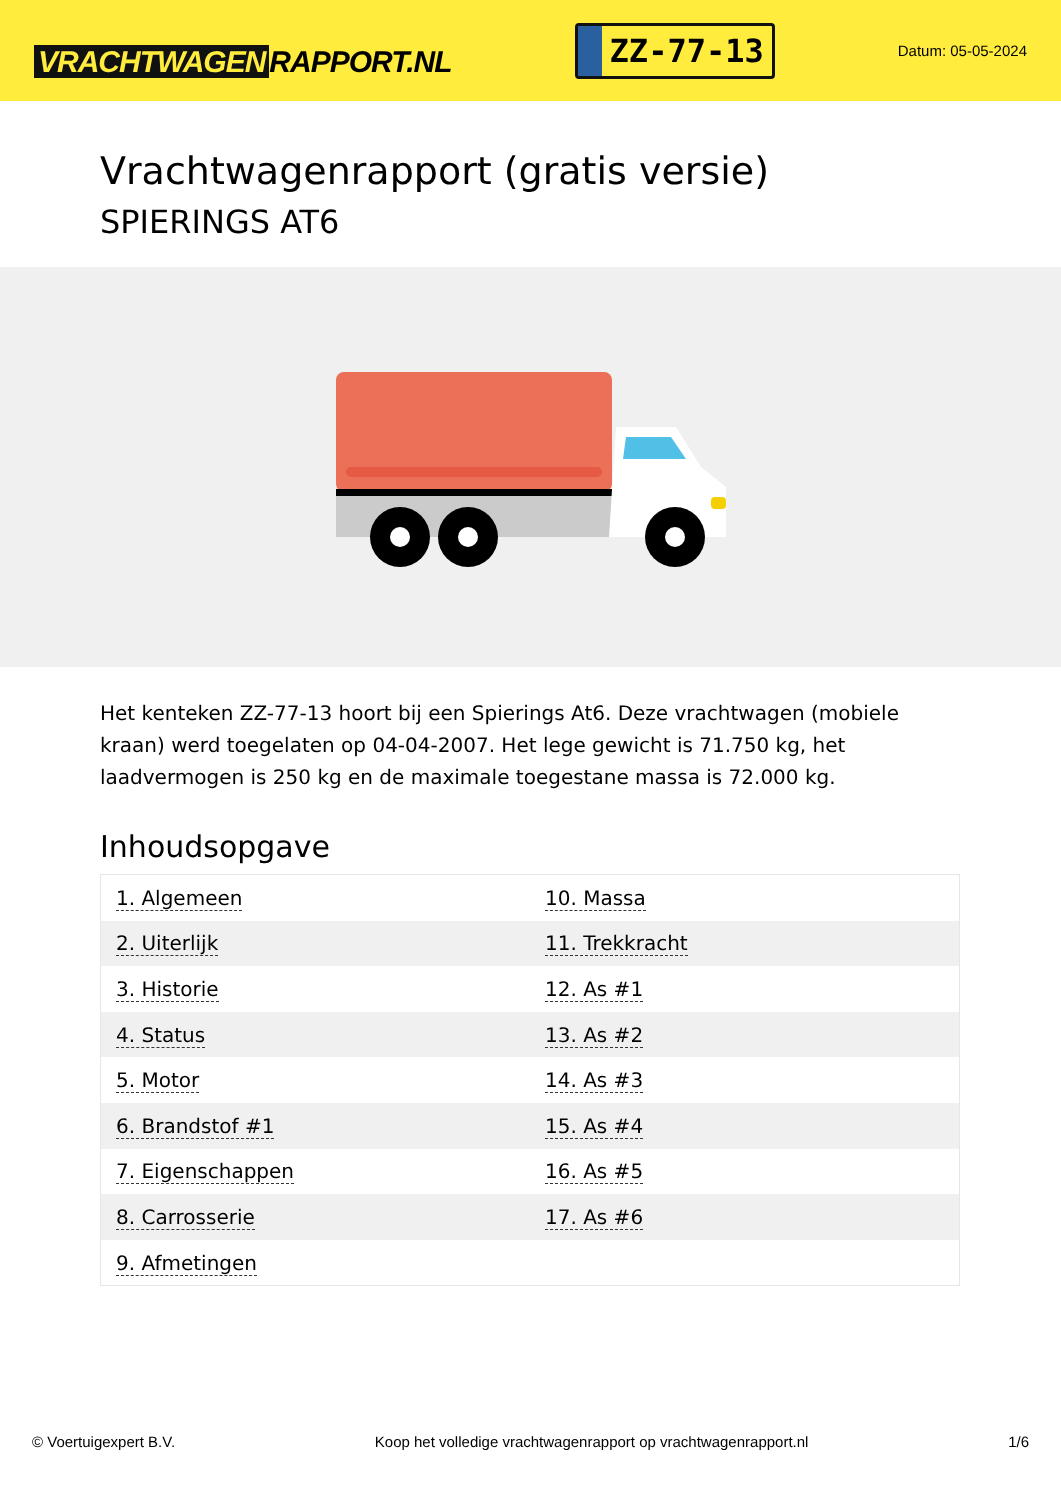VRACHTWAGEN RAPPORT.NL
ZZ-77-13
Datum: 05-05-2024
Vrachtwagenrapport (gratis versie)
SPIERINGS AT6
Het kenteken ZZ-77-13 hoort bij een Spierings At6. Deze vrachtwagen (mobiele kraan) werd toegelaten op 04-04-2007. Het lege gewicht is 71.750 kg, het laadvermogen is 250 kg en de maximale toegestane massa is 72.000 kg.
Inhoudsopgave
| 1. Algemeen | 10. Massa |
| 2. Uiterlijk | 11. Trekkracht |
| 3. Historie | 12. As #1 |
| 4. Status | 13. As #2 |
| 5. Motor | 14. As #3 |
| 6. Brandstof #1 | 15. As #4 |
| 7. Eigenschappen | 16. As #5 |
| 8. Carrosserie | 17. As #6 |
| 9. Afmetingen | |
© Voertuigexpert B.V. Koop het volledige vrachtwagenrapport op vrachtwagenrapport.nl 1/6